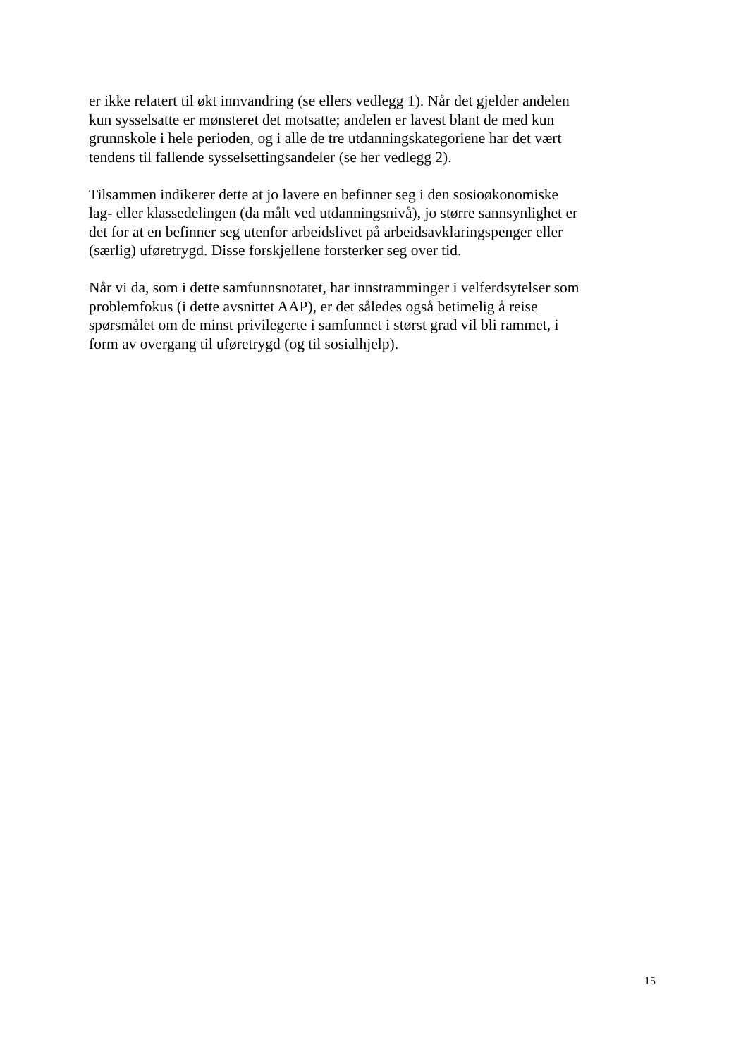er ikke relatert til økt innvandring (se ellers vedlegg 1). Når det gjelder andelen
kun sysselsatte er mønsteret det motsatte; andelen er lavest blant de med kun
grunnskole i hele perioden, og i alle de tre utdanningskategoriene har det vært
tendens til fallende sysselsettingsandeler (se her vedlegg 2).
Tilsammen indikerer dette at jo lavere en befinner seg i den sosioøkonomiske
lag- eller klassedelingen (da målt ved utdanningsnivå), jo større sannsynlighet er
det for at en befinner seg utenfor arbeidslivet på arbeidsavklaringspenger eller
(særlig) uføretrygd. Disse forskjellene forsterker seg over tid.
Når vi da, som i dette samfunnsnotatet, har innstramminger i velferdsytelser som
problemfokus (i dette avsnittet AAP), er det således også betimelig å reise
spørsmålet om de minst privilegerte i samfunnet i størst grad vil bli rammet, i
form av overgang til uføretrygd (og til sosialhjelp).
15